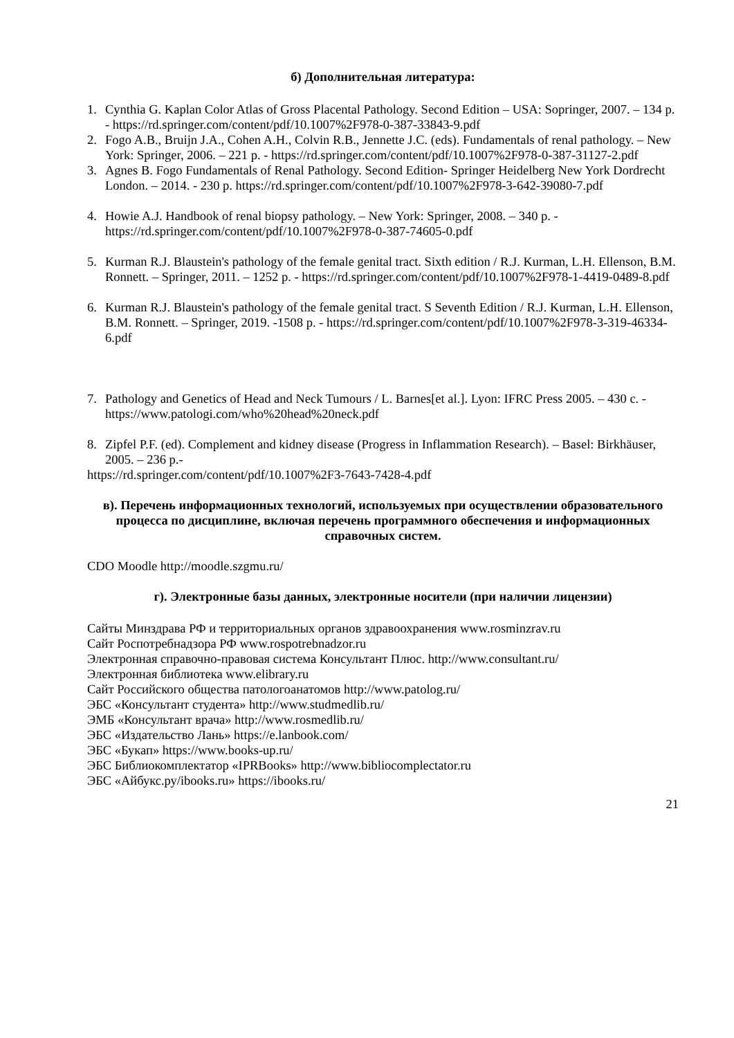б) Дополнительная литература:
1. Cynthia G. Kaplan Color Atlas of Gross Placental Pathology. Second Edition – USA: Sopringer, 2007. – 134 p. - https://rd.springer.com/content/pdf/10.1007%2F978-0-387-33843-9.pdf
2. Fogo A.B., Bruijn J.A., Cohen A.H., Colvin R.B., Jennette J.C. (eds). Fundamentals of renal pathology. – New York: Springer, 2006. – 221 p. - https://rd.springer.com/content/pdf/10.1007%2F978-0-387-31127-2.pdf
3. Agnes B. Fogo Fundamentals of Renal Pathology. Second Edition- Springer Heidelberg New York Dordrecht London. – 2014. - 230 p. https://rd.springer.com/content/pdf/10.1007%2F978-3-642-39080-7.pdf
4. Howie A.J. Handbook of renal biopsy pathology. – New York: Springer, 2008. – 340 p. - https://rd.springer.com/content/pdf/10.1007%2F978-0-387-74605-0.pdf
5. Kurman R.J. Blaustein's pathology of the female genital tract. Sixth edition / R.J. Kurman, L.H. Ellenson, B.M. Ronnett. – Springer, 2011. – 1252 p. - https://rd.springer.com/content/pdf/10.1007%2F978-1-4419-0489-8.pdf
6. Kurman R.J. Blaustein's pathology of the female genital tract. S Seventh Edition / R.J. Kurman, L.H. Ellenson, B.M. Ronnett. – Springer, 2019. -1508 p. - https://rd.springer.com/content/pdf/10.1007%2F978-3-319-46334-6.pdf
7. Pathology and Genetics of Head and Neck Tumours / L. Barnes[et al.]. Lyon: IFRC Press 2005. – 430 с. - https://www.patologi.com/who%20head%20neck.pdf
8. Zipfel P.F. (ed). Complement and kidney disease (Progress in Inflammation Research). – Basel: Birkhäuser, 2005. – 236 p.-
https://rd.springer.com/content/pdf/10.1007%2F3-7643-7428-4.pdf
в). Перечень информационных технологий, используемых при осуществлении образовательного процесса по дисциплине, включая перечень программного обеспечения и информационных справочных систем.
CDO Moodle http://moodle.szgmu.ru/
г). Электронные базы данных, электронные носители (при наличии лицензии)
Сайты Минздрава РФ и территориальных органов здравоохранения www.rosminzrav.ru
Сайт Роспотребнадзора РФ www.rospotrebnadzor.ru
Электронная справочно-правовая система Консультант Плюс. http://www.consultant.ru/
Электронная библиотека www.elibrary.ru
Сайт Российского общества патологоанатомов http://www.patolog.ru/
ЭБС «Консультант студента» http://www.studmedlib.ru/
ЭМБ «Консультант врача» http://www.rosmedlib.ru/
ЭБС «Издательство Лань» https://e.lanbook.com/
ЭБС «Букап» https://www.books-up.ru/
ЭБС Библиокомплектатор «IPRBooks» http://www.bibliocomplectator.ru
ЭБС «Айбукс.ру/ibooks.ru» https://ibooks.ru/
21